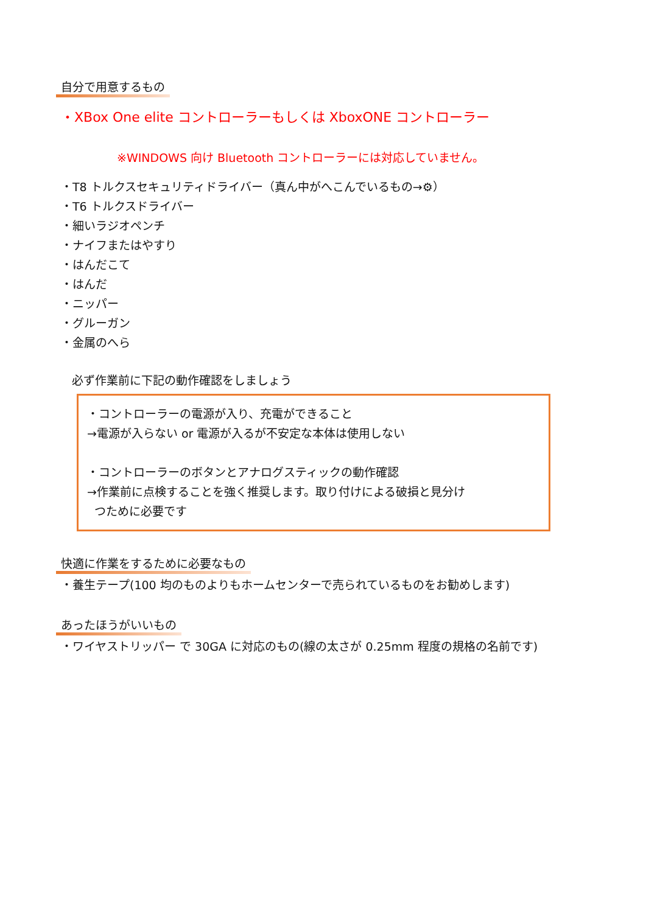自分で用意するもの
・XBox One elite コントローラーもしくは XboxONE コントローラー
※WINDOWS 向け Bluetooth コントローラーには対応していません。
・T8 トルクスセキュリティドライバー（真ん中がへこんでいるもの→⚙）
・T6 トルクスドライバー
・細いラジオペンチ
・ナイフまたはやすり
・はんだこて
・はんだ
・ニッパー
・グルーガン
・金属のへら
必ず作業前に下記の動作確認をしましょう
・コントローラーの電源が入り、充電ができること
→電源が入らない or 電源が入るが不安定な本体は使用しない
・コントローラーのボタンとアナログスティックの動作確認
→作業前に点検することを強く推奨します。取り付けによる破損と見分け
つために必要です
快適に作業をするために必要なもの
・養生テープ(100 均のものよりもホームセンターで売られているものをお勧めします)
あったほうがいいもの
・ワイヤストリッパー で 30GA に対応のもの(線の太さが 0.25mm 程度の規格の名前です)